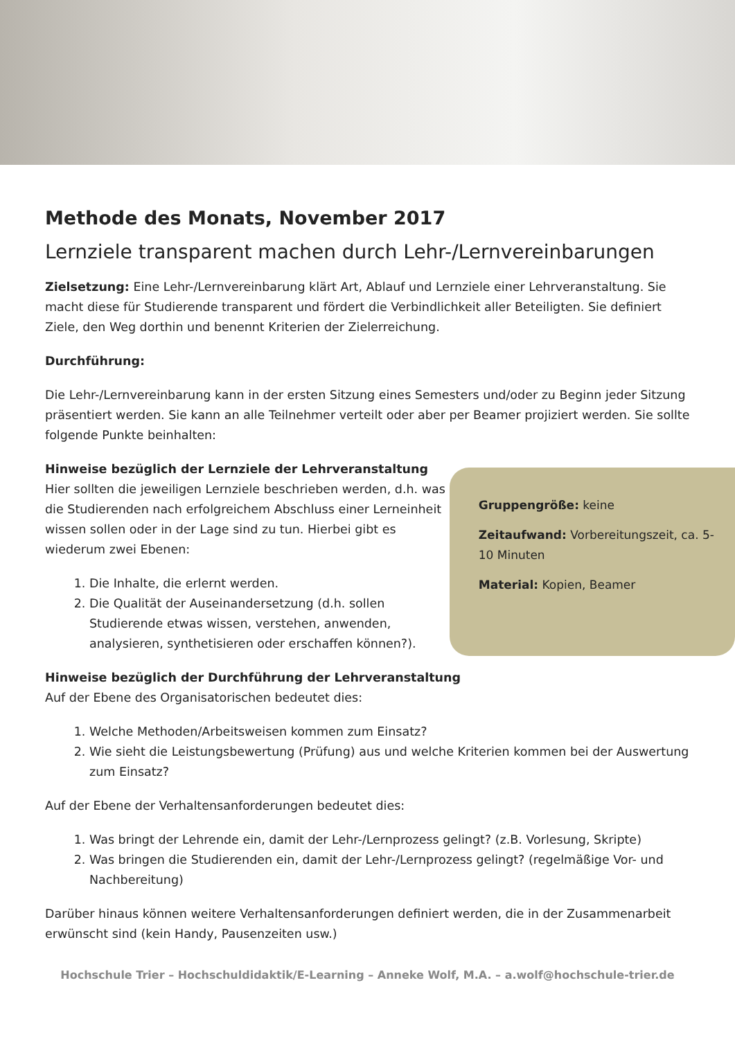Methode des Monats, November 2017
Lernziele transparent machen durch Lehr-/Lernvereinbarungen
Zielsetzung: Eine Lehr-/Lernvereinbarung klärt Art, Ablauf und Lernziele einer Lehrveranstaltung. Sie macht diese für Studierende transparent und fördert die Verbindlichkeit aller Beteiligten. Sie definiert Ziele, den Weg dorthin und benennt Kriterien der Zielerreichung.
Durchführung:
Die Lehr-/Lernvereinbarung kann in der ersten Sitzung eines Semesters und/oder zu Beginn jeder Sitzung präsentiert werden. Sie kann an alle Teilnehmer verteilt oder aber per Beamer projiziert werden. Sie sollte folgende Punkte beinhalten:
Hinweise bezüglich der Lernziele der Lehrveranstaltung
Hier sollten die jeweiligen Lernziele beschrieben werden, d.h. was die Studierenden nach erfolgreichem Abschluss einer Lerneinheit wissen sollen oder in der Lage sind zu tun. Hierbei gibt es wiederum zwei Ebenen:
1. Die Inhalte, die erlernt werden.
2. Die Qualität der Auseinandersetzung (d.h. sollen Studierende etwas wissen, verstehen, anwenden, analysieren, synthetisieren oder erschaffen können?).
Gruppengröße: keine
Zeitaufwand: Vorbereitungszeit, ca. 5-10 Minuten
Material: Kopien, Beamer
Hinweise bezüglich der Durchführung der Lehrveranstaltung
Auf der Ebene des Organisatorischen bedeutet dies:
1. Welche Methoden/Arbeitsweisen kommen zum Einsatz?
2. Wie sieht die Leistungsbewertung (Prüfung) aus und welche Kriterien kommen bei der Auswertung zum Einsatz?
Auf der Ebene der Verhaltensanforderungen bedeutet dies:
1. Was bringt der Lehrende ein, damit der Lehr-/Lernprozess gelingt? (z.B. Vorlesung, Skripte)
2. Was bringen die Studierenden ein, damit der Lehr-/Lernprozess gelingt? (regelmäßige Vor- und Nachbereitung)
Darüber hinaus können weitere Verhaltensanforderungen definiert werden, die in der Zusammenarbeit erwünscht sind (kein Handy, Pausenzeiten usw.)
Hochschule Trier – Hochschuldidaktik/E-Learning – Anneke Wolf, M.A. – a.wolf@hochschule-trier.de